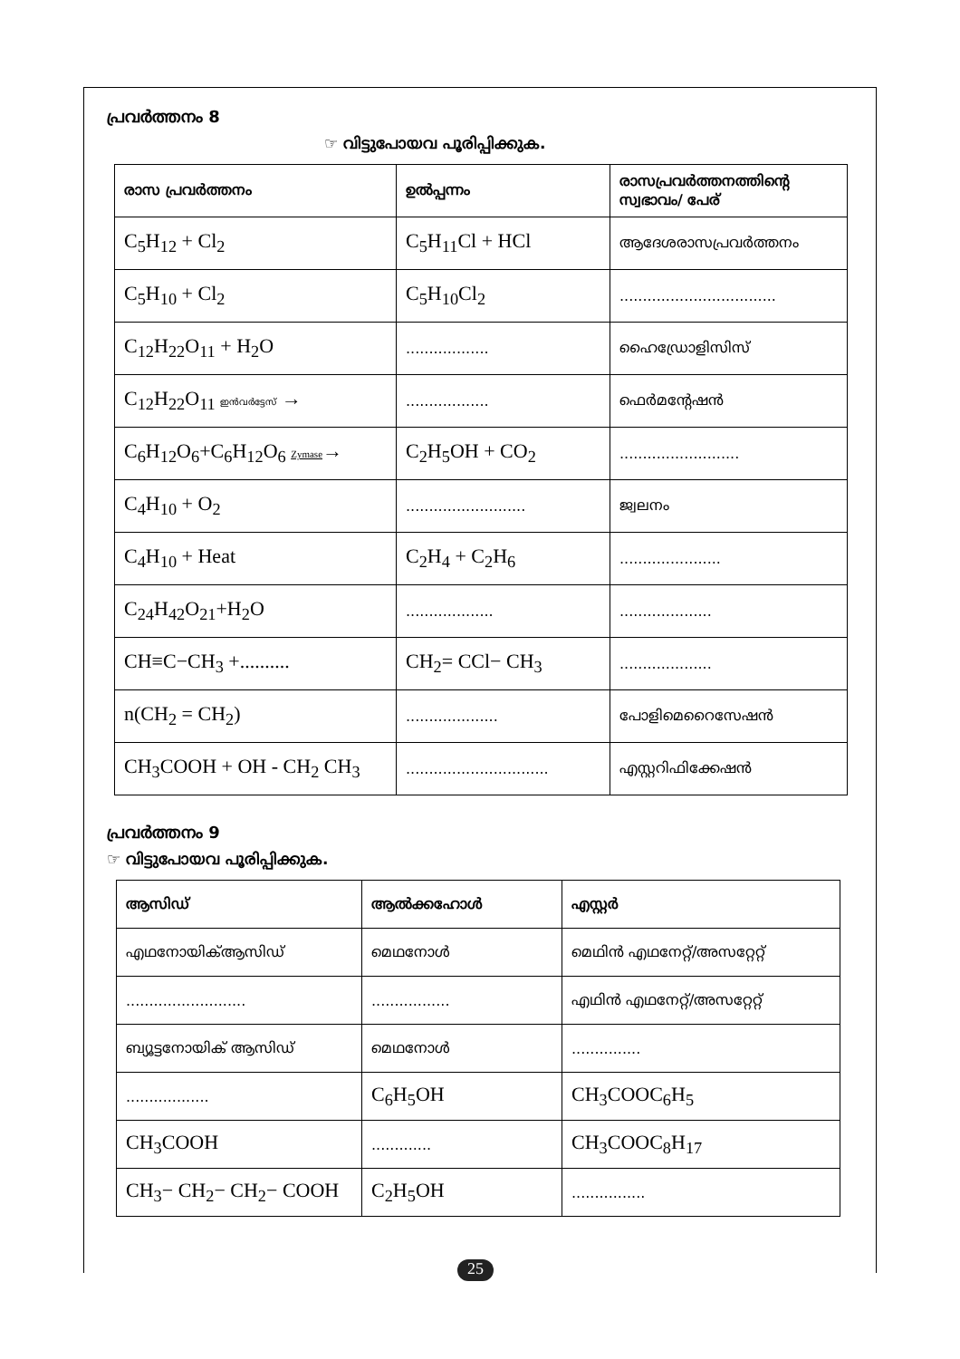പ്രവർത്തനം 8
☞ വിട്ടുപോയവ പൂരിപ്പിക്കുക.
| രാസ പ്രവർത്തനം | ഉൽപ്പന്നം | രാസപ്രവർത്തനത്തിന്റെ സ്വഭാവം/ പേര് |
| --- | --- | --- |
| C<sub>5</sub>H<sub>12</sub> + Cl<sub>2</sub> | C<sub>5</sub>H<sub>11</sub>Cl + HCl | ആദേശരാസപ്രവർത്തനം |
| C<sub>5</sub>H<sub>10</sub> + Cl<sub>2</sub> | C<sub>5</sub>H<sub>10</sub>Cl<sub>2</sub> | .................................. |
| C<sub>12</sub>H<sub>22</sub>O<sub>11</sub> + H<sub>2</sub>O | .................. | ഹൈഡ്രോളിസിസ് |
| C<sub>12</sub>H<sub>22</sub>O<sub>11</sub> ഇൻവർട്ടേസ് → | .................. | ഫെർമന്റേഷൻ |
| C<sub>6</sub>H<sub>12</sub>O<sub>6</sub>+C<sub>6</sub>H<sub>12</sub>O<sub>6</sub> Zymase → | C<sub>2</sub>H<sub>5</sub>OH + CO<sub>2</sub> | .......................... |
| C<sub>4</sub>H<sub>10</sub> + O<sub>2</sub> | .......................... | ജ്വലനം |
| C<sub>4</sub>H<sub>10</sub> + Heat | C<sub>2</sub>H<sub>4</sub> + C<sub>2</sub>H<sub>6</sub> | ...................... |
| C<sub>24</sub>H<sub>42</sub>O<sub>21</sub>+H<sub>2</sub>O | ................... | .................... |
| CH≡C−CH<sub>3</sub> +.......... | CH<sub>2</sub>= CCl− CH<sub>3</sub> | .................... |
| n(CH<sub>2</sub> = CH<sub>2</sub>) | .................... | പോളിമെറൈസേഷൻ |
| CH<sub>3</sub>COOH + OH - CH<sub>2</sub> CH<sub>3</sub> | ............................... | എസ്റ്ററിഫിക്കേഷൻ |
പ്രവർത്തനം 9
☞ വിട്ടുപോയവ പൂരിപ്പിക്കുക.
| ആസിഡ് | ആൽക്കഹോൾ | എസ്റ്റർ |
| --- | --- | --- |
| എഥനോയിക്ആസിഡ് | മെഥനോൾ | മെഥിൻ എഥനേറ്റ്/അസറ്റേറ്റ് |
| .......................... | ................. | എഥിൻ എഥനേറ്റ്/അസറ്റേറ്റ് |
| ബ്യൂട്ടനോയിക് ആസിഡ് | മെഥനോൾ | ............... |
| .................. | C<sub>6</sub>H<sub>5</sub>OH | CH<sub>3</sub>COOC<sub>6</sub>H<sub>5</sub> |
| CH<sub>3</sub>COOH | ............. | CH<sub>3</sub>COOC<sub>8</sub>H<sub>17</sub> |
| CH<sub>3</sub>− CH<sub>2</sub>− CH<sub>2</sub>− COOH | C<sub>2</sub>H<sub>5</sub>OH | ................ |
25